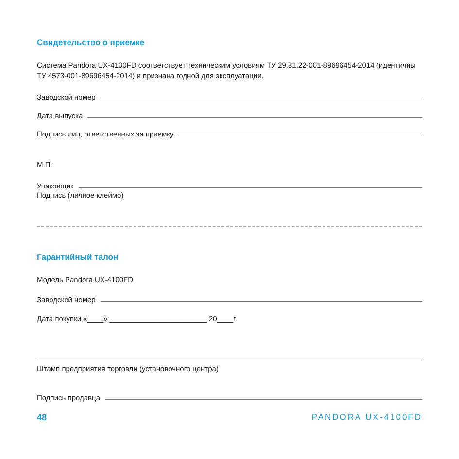Свидетельство о приемке
Система Pandora UX-4100FD соответствует техническим условиям ТУ 29.31.22-001-89696454-2014 (идентичны ТУ 4573-001-89696454-2014) и признана годной для эксплуатации.
Заводской номер
Дата выпуска
Подпись лиц, ответственных за приемку
М.П.
Упаковщик
Подпись (личное клеймо)
Гарантийный талон
Модель Pandora UX-4100FD
Заводской номер
Дата покупки «____» ________________________ 20____г.
Штамп предприятия торговли (установочного центра)
Подпись продавца
48 PANDORA UX-4100FD